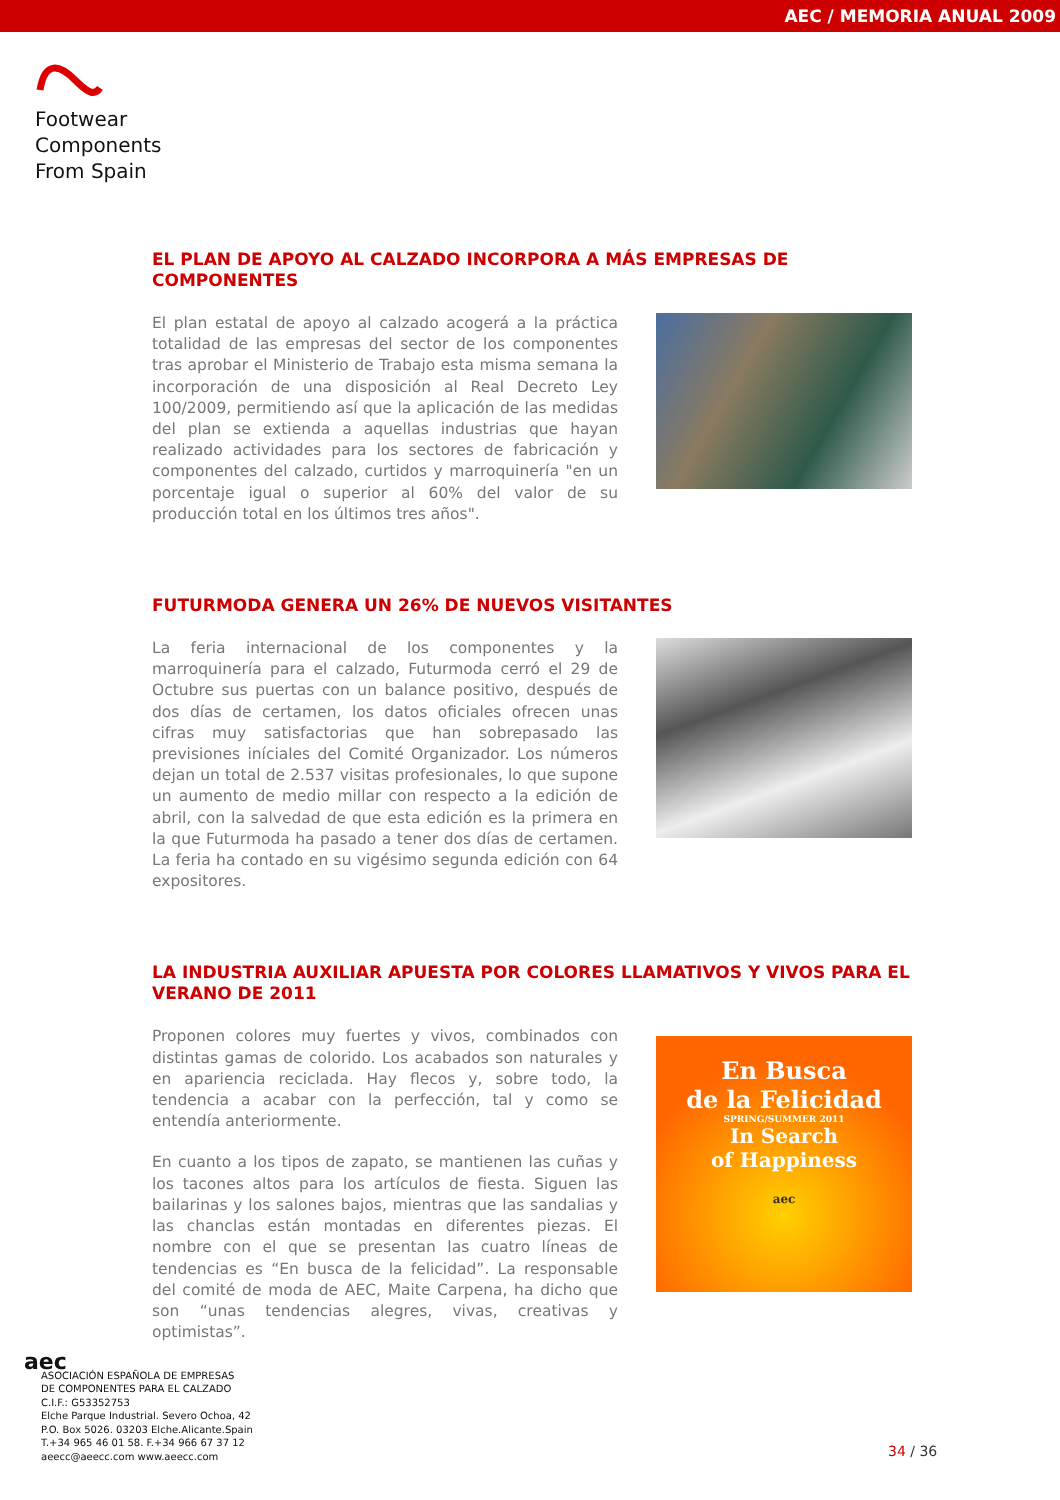AEC / MEMORIA ANUAL 2009
Footwear
Components
From Spain
EL PLAN DE APOYO AL CALZADO INCORPORA A MÁS EMPRESAS DE COMPONENTES
El plan estatal de apoyo al calzado acogerá a la práctica totalidad de las empresas del sector de los componentes tras aprobar el Ministerio de Trabajo esta misma semana la incorporación de una disposición al Real Decreto Ley 100/2009, permitiendo así que la aplicación de las medidas del plan se extienda a aquellas industrias que hayan realizado actividades para los sectores de fabricación y componentes del calzado, curtidos y marroquinería "en un porcentaje igual o superior al 60% del valor de su producción total en los últimos tres años".
FUTURMODA GENERA UN 26% DE NUEVOS VISITANTES
La feria internacional de los componentes y la marroquinería para el calzado, Futurmoda cerró el 29 de Octubre sus puertas con un balance positivo, después de dos días de certamen, los datos oficiales ofrecen unas cifras muy satisfactorias que han sobrepasado las previsiones iníciales del Comité Organizador. Los números dejan un total de 2.537 visitas profesionales, lo que supone un aumento de medio millar con respecto a la edición de abril, con la salvedad de que esta edición es la primera en la que Futurmoda ha pasado a tener dos días de certamen. La feria ha contado en su vigésimo segunda edición con 64 expositores.
LA INDUSTRIA AUXILIAR APUESTA POR COLORES LLAMATIVOS Y VIVOS PARA EL VERANO DE 2011
Proponen colores muy fuertes y vivos, combinados con distintas gamas de colorido. Los acabados son naturales y en apariencia reciclada. Hay flecos y, sobre todo, la tendencia a acabar con la perfección, tal y como se entendía anteriormente.
En cuanto a los tipos de zapato, se mantienen las cuñas y los tacones altos para los artículos de fiesta. Siguen las bailarinas y los salones bajos, mientras que las sandalias y las chanclas están montadas en diferentes piezas. El nombre con el que se presentan las cuatro líneas de tendencias es “En busca de la felicidad”. La responsable del comité de moda de AEC, Maite Carpena, ha dicho que son “unas tendencias alegres, vivas, creativas y optimistas”.
En Busca
de la Felicidad
SPRING/SUMMER 2011
In Search
of Happiness
aec
aec
ASOCIACIÓN ESPAÑOLA DE EMPRESAS
DE COMPONENTES PARA EL CALZADO
C.I.F.: G53352753
Elche Parque Industrial. Severo Ochoa, 42
P.O. Box 5026. 03203 Elche.Alicante.Spain
T.+34 965 46 01 58. F.+34 966 67 37 12
aeecc@aeecc.com www.aeecc.com
34 / 36